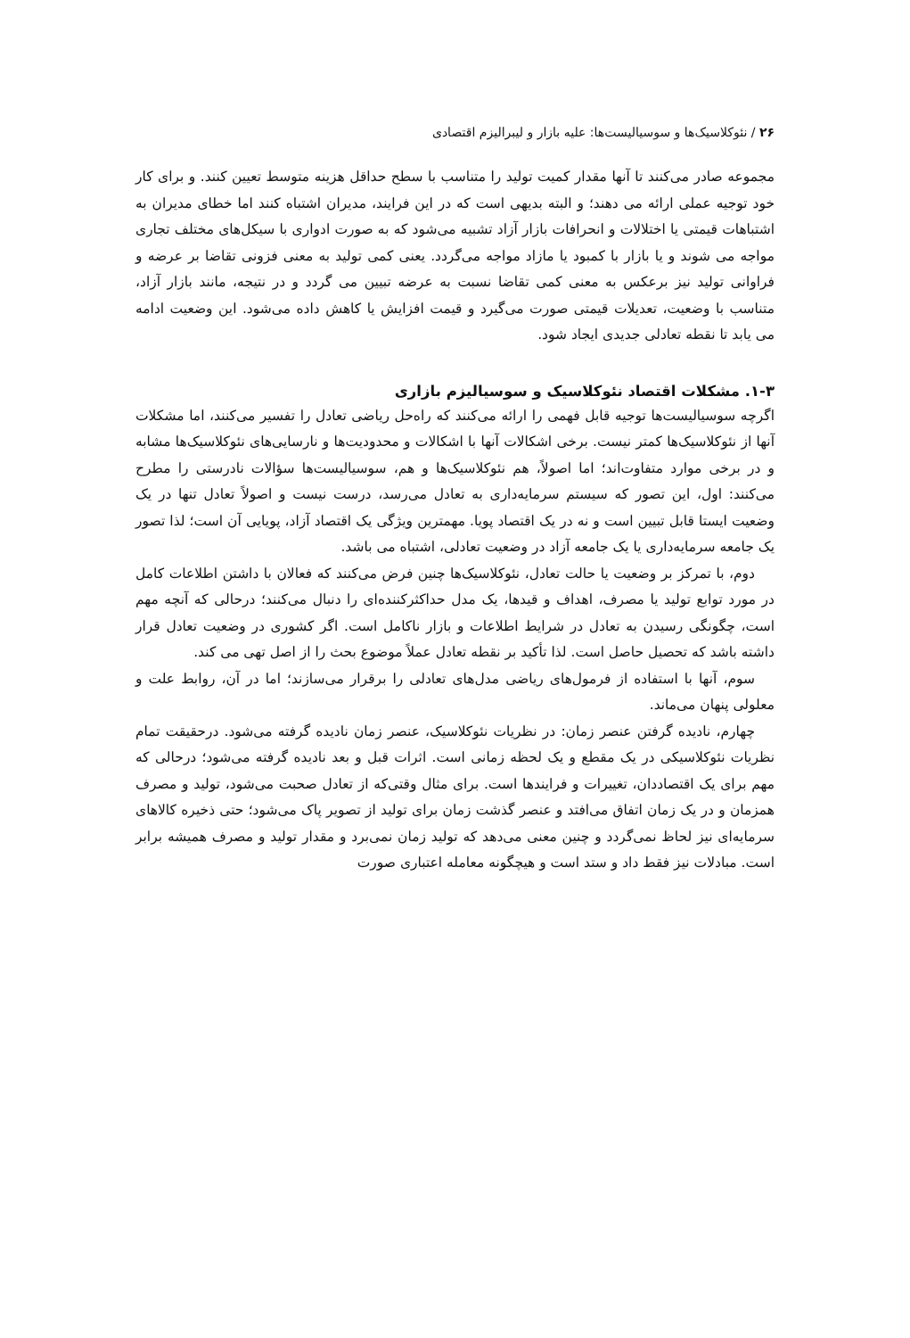۲۶ / نئوکلاسیک‌ها و سوسیالیست‌ها: علیه بازار و لیبرالیزم اقتصادی
مجموعه صادر می‌کنند تا آنها مقدار کمیت تولید را متناسب با سطح حداقل هزینه متوسط تعیین کنند. و برای کار خود توجیه عملی ارائه می دهند؛ و البته بدیهی است که در این فرایند، مدیران اشتباه کنند اما خطای مدیران به اشتباهات قیمتی یا اختلالات و انحرافات بازار آزاد تشبیه می‌شود که به صورت ادواری با سیکل‌های مختلف تجاری مواجه می شوند و یا بازار با کمبود یا مازاد مواجه می‌گردد. یعنی کمی تولید به معنی فزونی تقاضا بر عرضه و فراوانی تولید نیز برعکس به معنی کمی تقاضا نسبت به عرضه تبیین می گردد و در نتیجه، مانند بازار آزاد، متناسب با وضعیت، تعدیلات قیمتی صورت می‌گیرد و قیمت افزایش یا کاهش داده می‌شود. این وضعیت ادامه می یابد تا نقطه تعادلی جدیدی ایجاد شود.
۱-۳. مشکلات اقتصاد نئوکلاسیک و سوسیالیزم بازاری
اگرچه سوسیالیست‌ها توجیه قابل فهمی را ارائه می‌کنند که راه‌حل ریاضی تعادل را تفسیر می‌کنند، اما مشکلات آنها از نئوکلاسیک‌ها کمتر نیست. برخی اشکالات آنها با اشکالات و محدودیت‌ها و نارسایی‌های نئوکلاسیک‌ها مشابه و در برخی موارد متفاوت‌اند؛ اما اصولاً، هم نئوکلاسیک‌ها و هم، سوسیالیست‌ها سؤالات نادرستی را مطرح می‌کنند: اول، این تصور که سیستم سرمایه‌داری به تعادل می‌رسد، درست نیست و اصولاً تعادل تنها در یک وضعیت ایستا قابل تبیین است و نه در یک اقتصاد پویا. مهمترین ویژگی یک اقتصاد آزاد، پویایی آن است؛ لذا تصور یک جامعه سرمایه‌داری یا یک جامعه آزاد در وضعیت تعادلی، اشتباه می باشد.
دوم، با تمرکز بر وضعیت یا حالت تعادل، نئوکلاسیک‌ها چنین فرض می‌کنند که فعالان با داشتن اطلاعات کامل در مورد توابع تولید یا مصرف، اهداف و قیدها، یک مدل حداکثرکننده‌ای را دنبال می‌کنند؛ درحالی که آنچه مهم است، چگونگی رسیدن به تعادل در شرایط اطلاعات و بازار ناکامل است. اگر کشوری در وضعیت تعادل قرار داشته باشد که تحصیل حاصل است. لذا تأکید بر نقطه تعادل عملاً موضوع بحث را از اصل تهی می کند.
سوم، آنها با استفاده از فرمول‌های ریاضی مدل‌های تعادلی را برقرار می‌سازند؛ اما در آن، روابط علت و معلولی پنهان می‌ماند.
چهارم، نادیده گرفتن عنصر زمان: در نظریات نئوکلاسیک، عنصر زمان نادیده گرفته می‌شود. درحقیقت تمام نظریات نئوکلاسیکی در یک مقطع و یک لحظه زمانی است. اثرات قبل و بعد نادیده گرفته می‌شود؛ درحالی که مهم برای یک اقتصاددان، تغییرات و فرایندها است. برای مثال وقتی‌که از تعادل صحبت می‌شود، تولید و مصرف همزمان و در یک زمان اتفاق می‌افتد و عنصر گذشت زمان برای تولید از تصویر پاک می‌شود؛ حتی ذخیره کالاهای سرمایه‌ای نیز لحاظ نمی‌گردد و چنین معنی می‌دهد که تولید زمان نمی‌برد و مقدار تولید و مصرف همیشه برابر است. مبادلات نیز فقط داد و ستد است و هیچگونه معامله اعتباری صورت